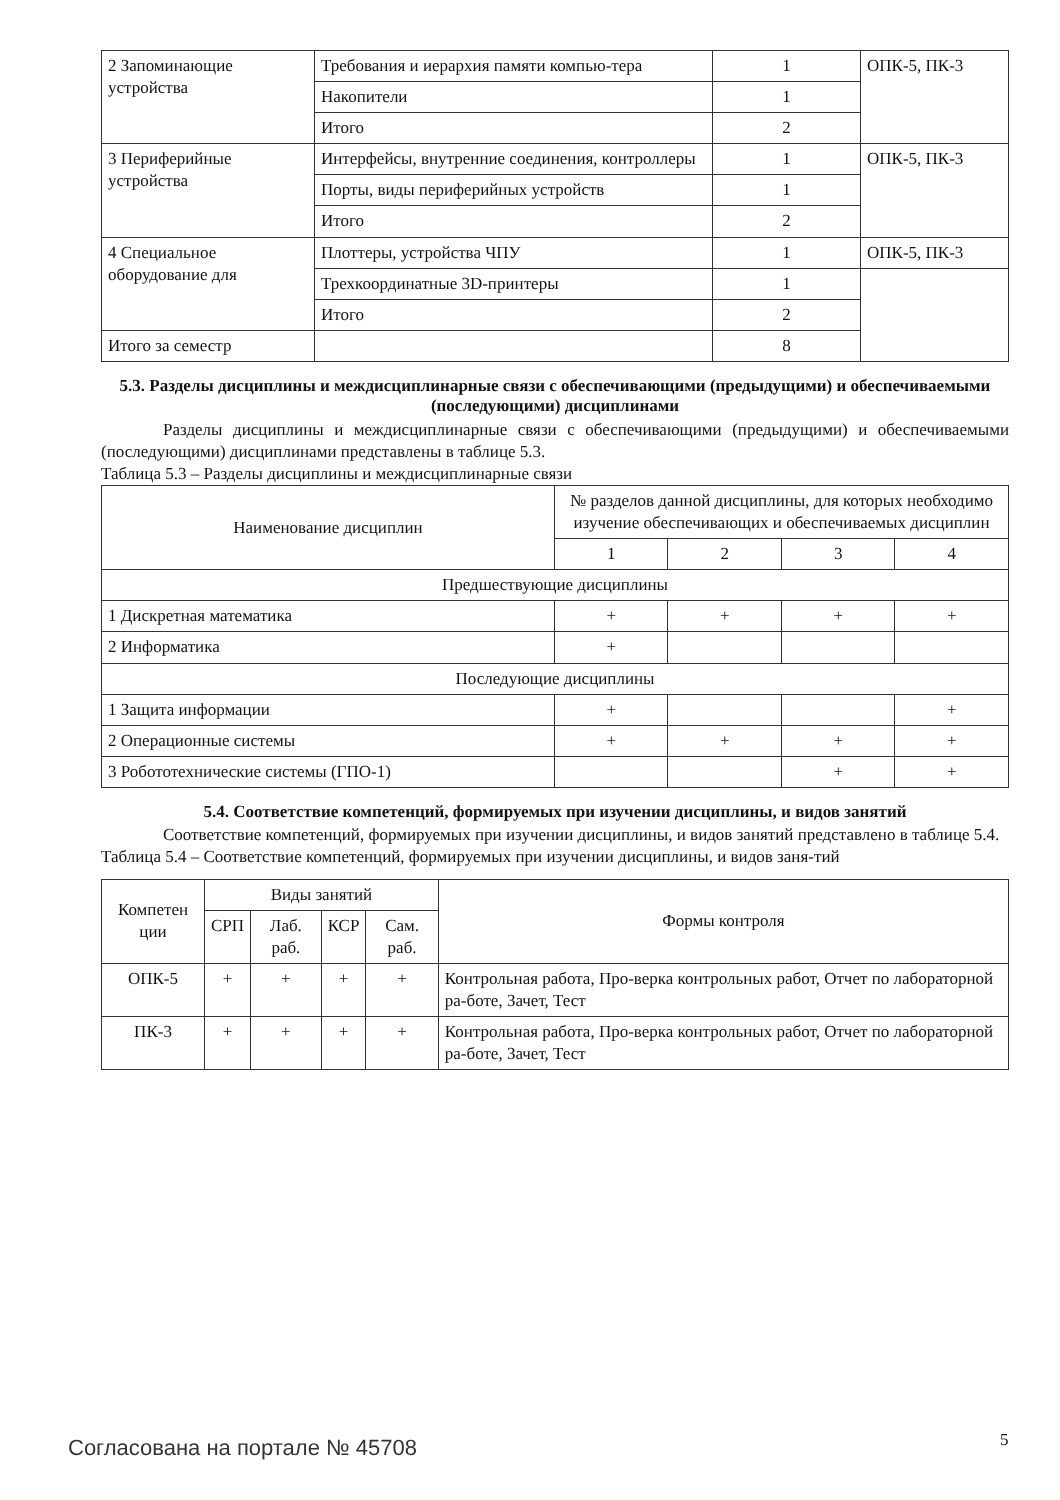| 2 Запоминающие устройства | Требования и иерархия памяти компью-тера | 1 | ОПК-5, ПК-3 |
| | Накопители | 1 | |
| | Итого | 2 | |
| 3 Периферийные устройства | Интерфейсы, внутренние соединения, контроллеры | 1 | ОПК-5, ПК-3 |
| | Порты, виды периферийных устройств | 1 | |
| | Итого | 2 | |
| 4 Специальное оборудование для | Плоттеры, устройства ЧПУ | 1 | ОПК-5, ПК-3 |
| | Трехкоординатные 3D-принтеры | 1 | |
| | Итого | 2 | |
| Итого за семестр | | 8 | |
5.3. Разделы дисциплины и междисциплинарные связи с обеспечивающими (предыдущими) и обеспечиваемыми (последующими) дисциплинами
Разделы дисциплины и междисциплинарные связи с обеспечивающими (предыдущими) и обеспечиваемыми (последующими) дисциплинами представлены в таблице 5.3.
Таблица 5.3 – Разделы дисциплины и междисциплинарные связи
| Наименование дисциплин | № разделов данной дисциплины, для которых необходимо изучение обеспечивающих и обеспечиваемых дисциплин | | | |
| --- | --- | --- | --- | --- |
| | 1 | 2 | 3 | 4 |
| Предшествующие дисциплины | | | | |
| 1 Дискретная математика | + | + | + | + |
| 2 Информатика | + | | | |
| Последующие дисциплины | | | | |
| 1 Защита информации | + | | | + |
| 2 Операционные системы | + | + | + | + |
| 3 Робототехнические системы (ГПО-1) | | | + | + |
5.4. Соответствие компетенций, формируемых при изучении дисциплины, и видов занятий
Соответствие компетенций, формируемых при изучении дисциплины, и видов занятий представлено в таблице 5.4.
Таблица 5.4 – Соответствие компетенций, формируемых при изучении дисциплины, и видов заня-тий
| Компетен ции | Виды занятий | | | | Формы контроля |
| --- | --- | --- | --- | --- | --- |
| | СРП | Лаб. раб. | КСР | Сам. раб. | |
| ОПК-5 | + | + | + | + | Контрольная работа, Про-верка контрольных работ, Отчет по лабораторной ра-боте, Зачет, Тест |
| ПК-3 | + | + | + | + | Контрольная работа, Про-верка контрольных работ, Отчет по лабораторной ра-боте, Зачет, Тест |
Согласована на портале № 45708 5